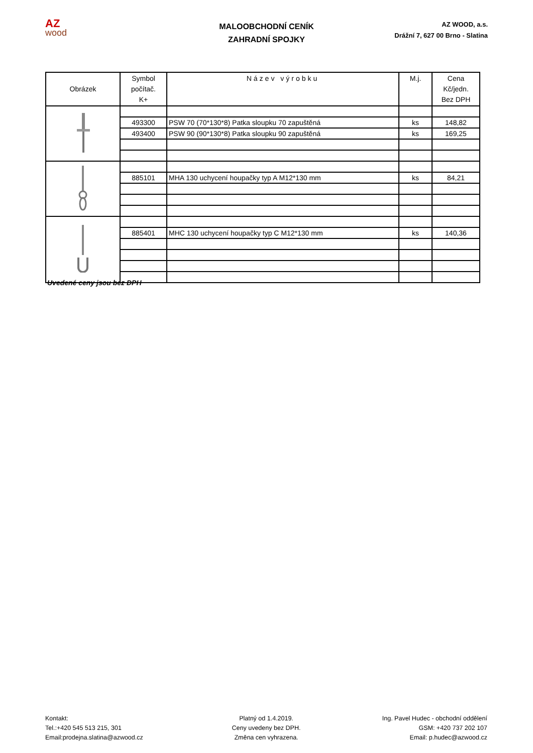AZ
wood
MALOOBCHODNÍ CENÍK
ZAHRADNÍ SPOJKY
AZ WOOD, a.s.
Drážní 7, 627 00 Brno - Slatina
| Obrázek | Symbol počítač. K+ | Název výrobku | M.j. | Cena Kč/jedn. Bez DPH |
| --- | --- | --- | --- | --- |
| | 493300 | PSW 70 (70*130*8) Patka sloupku 70 zapuštěná | ks | 148,82 |
| | 493400 | PSW 90 (90*130*8) Patka sloupku 90 zapuštěná | ks | 169,25 |
| | 885101 | MHA 130 uchycení houpačky typ A M12*130 mm | ks | 84,21 |
| | 885401 | MHC 130 uchycení houpačky typ C M12*130 mm | ks | 140,36 |
Uvedené ceny jsou bez DPH
Kontakt:
Tel.:+420 545 513 215, 301
Email:prodejna.slatina@azwood.cz
Platný od 1.4.2019.
Ceny uvedeny bez DPH.
Změna cen vyhrazena.
Ing. Pavel Hudec - obchodní oddělení
GSM: +420 737 202 107
Email: p.hudec@azwood.cz